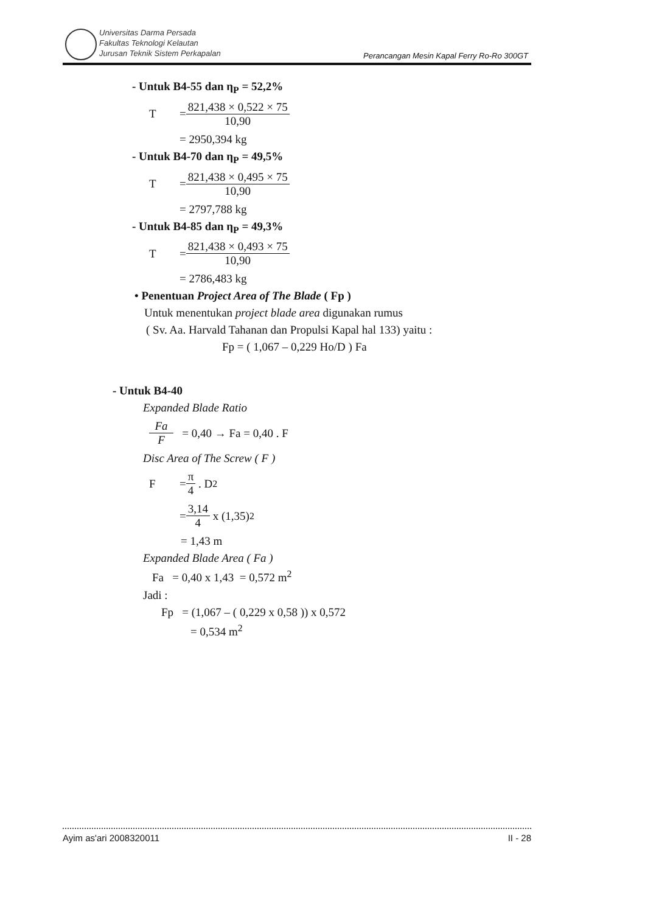Universitas Darma Persada
Fakultas Teknologi Kelautan
Jurusan Teknik Sistem Perkapalan
Perancangan Mesin Kapal Ferry Ro-Ro 300GT
- Untuk B4-55 dan η<sub>P</sub> = 52,2%
T =
821,438 × 0,522 × 75
10,90
= 2950,394 kg
- Untuk B4-70 dan η<sub>P</sub> = 49,5%
T =
821,438 × 0,495 × 75
10,90
= 2797,788 kg
- Untuk B4-85 dan η<sub>P</sub> = 49,3%
T =
821,438 × 0,493 × 75
10,90
= 2786,483 kg
• Penentuan Project Area of The Blade ( Fp )
Untuk menentukan project blade area digunakan rumus
( Sv. Aa. Harvald Tahanan dan Propulsi Kapal hal 133) yaitu :
Fp = ( 1,067 – 0,229 Ho/D ) Fa
- Untuk B4-40
Expanded Blade Ratio
Fa
F
= 0,40 → Fa = 0,40 . F
Disc Area of The Screw ( F )
F =
π
4
. D<sup>2</sup>
=
3,14
4
x (1,35)<sup>2</sup>
= 1,43 m
Expanded Blade Area ( Fa )
Fa = 0,40 x 1,43 = 0,572 m<sup>2</sup>
Jadi :
Fp = (1,067 – ( 0,229 x 0,58 )) x 0,572
= 0,534 m<sup>2</sup>
Ayim as'ari 2008320011 II - 28